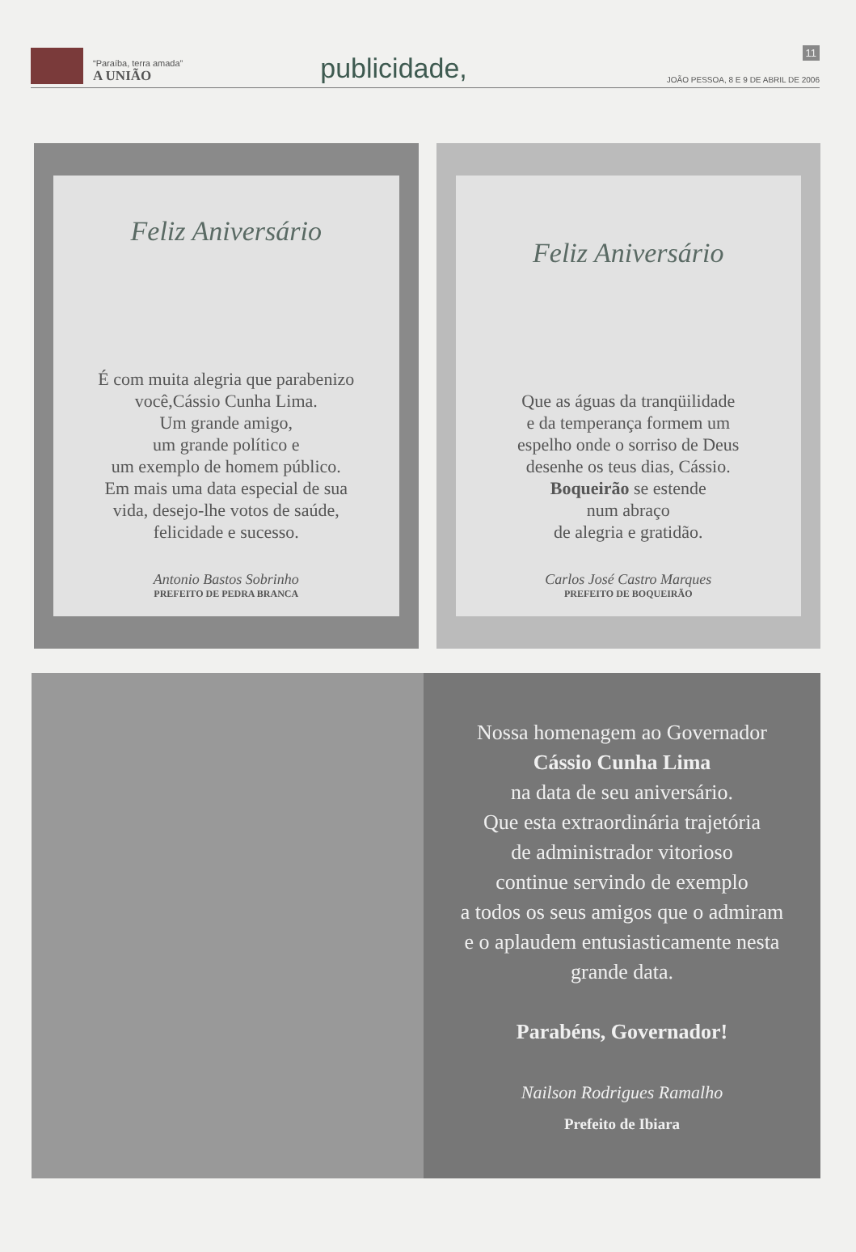“Paraíba, terra amada”
A UNIÃO
publicidade,
11
JOÃO PESSOA, 8 E 9 DE ABRIL DE 2006
Feliz Aniversário
É com muita alegria que parabenizo
você,Cássio Cunha Lima.
Um grande amigo,
um grande político e
um exemplo de homem público.
Em mais uma data especial de sua
vida, desejo-lhe votos de saúde,
felicidade e sucesso.
Antonio Bastos Sobrinho
PREFEITO DE PEDRA BRANCA
Feliz Aniversário
Que as águas da tranqüilidade
e da temperança formem um
espelho onde o sorriso de Deus
desenhe os teus dias, Cássio.
Boqueirão se estende
num abraço
de alegria e gratidão.
Carlos José Castro Marques
PREFEITO DE BOQUEIRÃO
Nossa homenagem ao Governador
Cássio Cunha Lima
na data de seu aniversário.
Que esta extraordinária trajetória
de administrador vitorioso
continue servindo de exemplo
a todos os seus amigos que o admiram
e o aplaudem entusiasticamente nesta
grande data.
Parabéns, Governador!
Nailson Rodrigues Ramalho
Prefeito de Ibiara